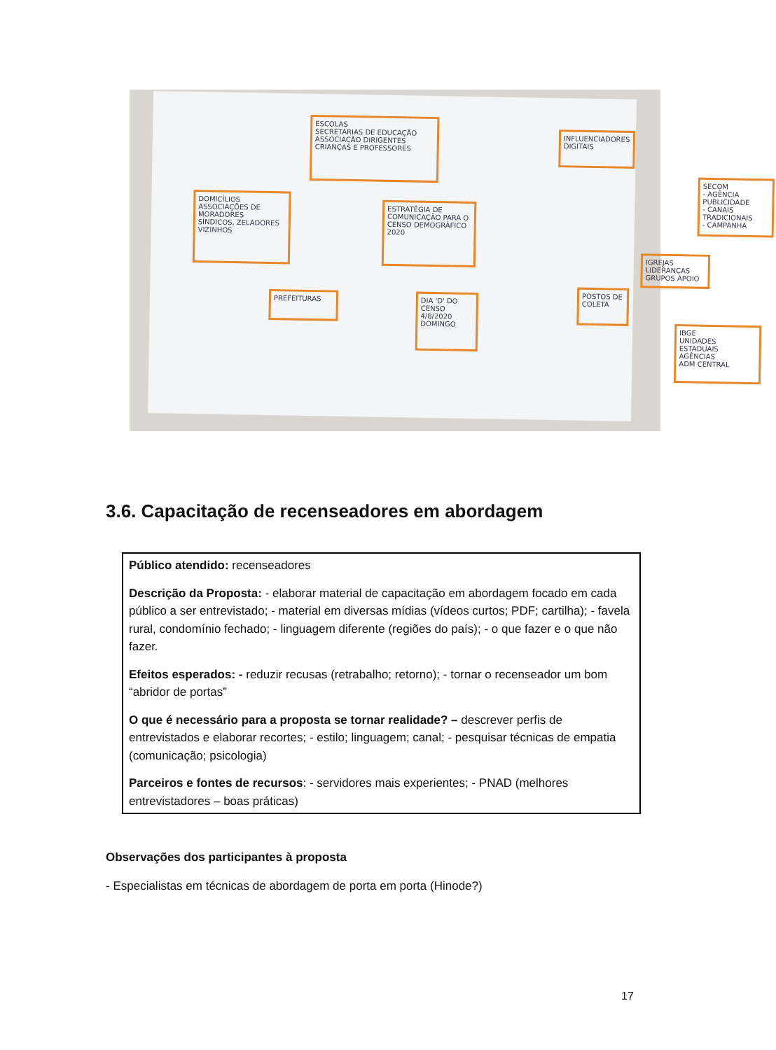ESCOLAS
SECRETARIAS DE EDUCAÇÃO
ASSOCIAÇÃO DIRIGENTES
CRIANÇAS E PROFESSORES
INFLUENCIADORES DIGITAIS
SECOM
- AGÊNCIA PUBLICIDADE
- CANAIS TRADICIONAIS
- CAMPANHA
DOMICÍLIOS
ASSOCIAÇÕES DE MORADORES
SÍNDICOS, ZELADORES
VIZINHOS
ESTRATÉGIA DE COMUNICAÇÃO PARA O CENSO DEMOGRÁFICO 2020
IGREJAS
LIDERANÇAS GRUPOS APOIO
PREFEITURAS
DIA 'D' DO CENSO
4/8/2020
DOMINGO
POSTOS DE COLETA
IBGE
UNIDADES ESTADUAIS
AGÊNCIAS
ADM CENTRAL
3.6. Capacitação de recenseadores em abordagem
Público atendido: recenseadores
Descrição da Proposta: - elaborar material de capacitação em abordagem focado em cada público a ser entrevistado; - material em diversas mídias (vídeos curtos; PDF; cartilha); - favela rural, condomínio fechado; - linguagem diferente (regiões do país); - o que fazer e o que não fazer.
Efeitos esperados: - reduzir recusas (retrabalho; retorno); - tornar o recenseador um bom “abridor de portas”
O que é necessário para a proposta se tornar realidade? – descrever perfis de entrevistados e elaborar recortes; - estilo; linguagem; canal; - pesquisar técnicas de empatia (comunicação; psicologia)
Parceiros e fontes de recursos: - servidores mais experientes; - PNAD (melhores entrevistadores – boas práticas)
Observações dos participantes à proposta
- Especialistas em técnicas de abordagem de porta em porta (Hinode?)
17